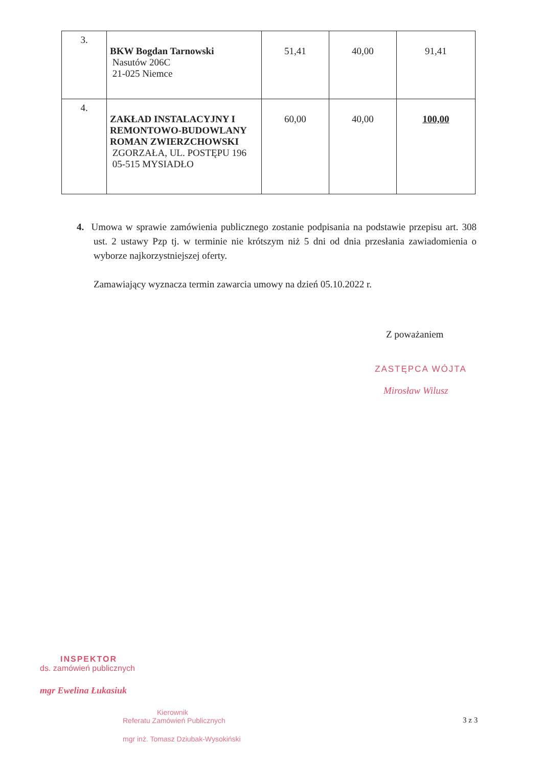| 3. | BKW Bogdan Tarnowski Nasutów 206C 21-025 Niemce | 51,41 | 40,00 | 91,41 |
| 4. | ZAKŁAD INSTALACYJNY I REMONTOWO-BUDOWLANY ROMAN ZWIERZCHOWSKI ZGORZAŁA, UL. POSTĘPU 196 05-515 MYSIADŁO | 60,00 | 40,00 | 100,00 |
4. Umowa w sprawie zamówienia publicznego zostanie podpisania na podstawie przepisu art. 308 ust. 2 ustawy Pzp tj. w terminie nie krótszym niż 5 dni od dnia przesłania zawiadomienia o wyborze najkorzystniejszej oferty.
Zamawiający wyznacza termin zawarcia umowy na dzień 05.10.2022 r.
Z poważaniem
ZASTĘPCA WÓJTA
Mirosław Wilusz
INSPEKTOR
ds. zamówień publicznych
mgr Ewelina Łukasiuk
Kierownik
Referatu Zamówień Publicznych
mgr inż. Tomasz Dziubak-Wysokiński
3 z 3